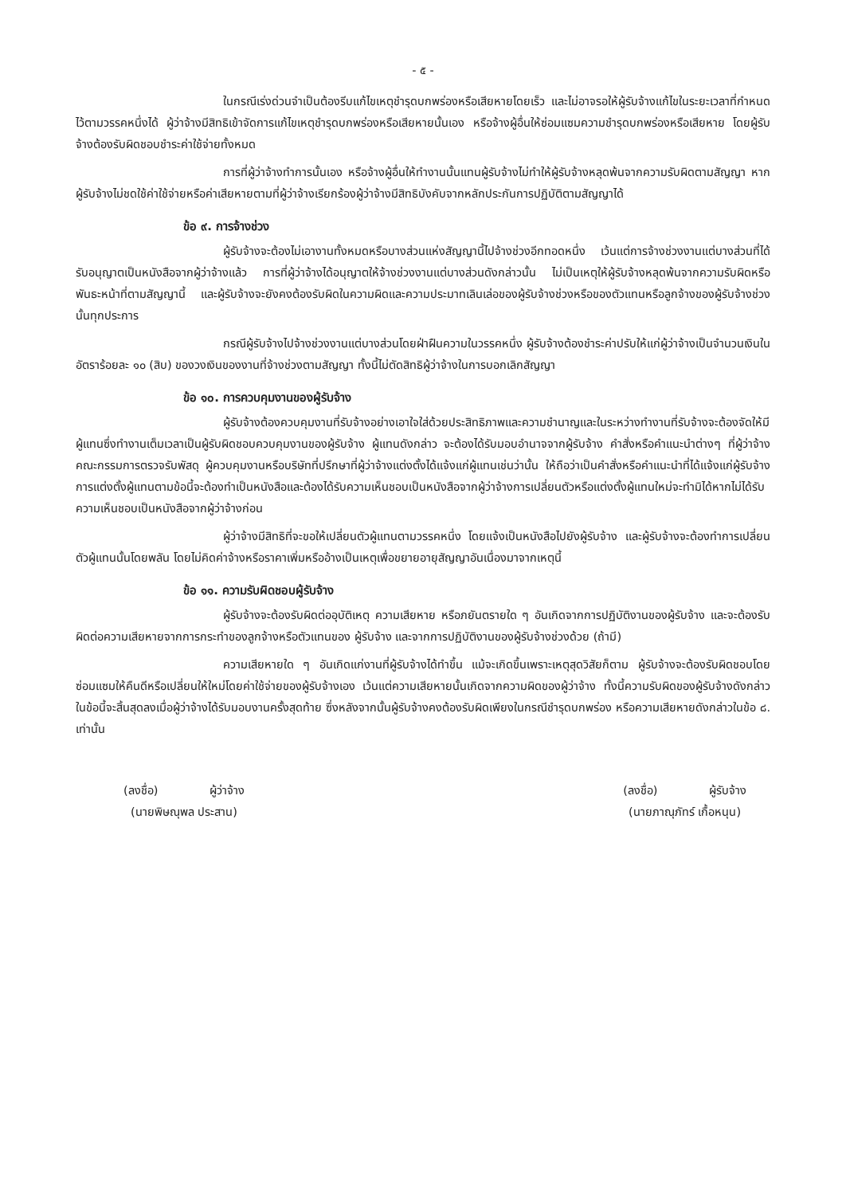- ๕ -
ในกรณีเร่งด่วนจำเป็นต้องรีบแก้ไขเหตุชำรุดบกพร่องหรือเสียหายโดยเร็ว และไม่อาจรอให้ผู้รับจ้างแก้ไขในระยะเวลาที่กำหนดไว้ตามวรรคหนึ่งได้ ผู้ว่าจ้างมีสิทธิเข้าจัดการแก้ไขเหตุชำรุดบกพร่องหรือเสียหายนั้นเอง หรือจ้างผู้อื่นให้ซ่อมแซมความชำรุดบกพร่องหรือเสียหาย โดยผู้รับจ้างต้องรับผิดชอบชำระค่าใช้จ่ายทั้งหมด
การที่ผู้ว่าจ้างทำการนั้นเอง หรือจ้างผู้อื่นให้ทำงานนั้นแทนผู้รับจ้างไม่ทำให้ผู้รับจ้างหลุดพ้นจากความรับผิดตามสัญญา หากผู้รับจ้างไม่ชดใช้ค่าใช้จ่ายหรือค่าเสียหายตามที่ผู้ว่าจ้างเรียกร้องผู้ว่าจ้างมีสิทธิบังคับจากหลักประกันการปฏิบัติตามสัญญาได้
ข้อ ๙. การจ้างช่วง
ผู้รับจ้างจะต้องไม่เอางานทั้งหมดหรือบางส่วนแห่งสัญญานี้ไปจ้างช่วงอีกทอดหนึ่ง เว้นแต่การจ้างช่วงงานแต่บางส่วนที่ได้รับอนุญาตเป็นหนังสือจากผู้ว่าจ้างแล้ว การที่ผู้ว่าจ้างได้อนุญาตให้จ้างช่วงงานแต่บางส่วนดังกล่าวนั้น ไม่เป็นเหตุให้ผู้รับจ้างหลุดพ้นจากความรับผิดหรือพันธะหน้าที่ตามสัญญานี้ และผู้รับจ้างจะยังคงต้องรับผิดในความผิดและความประมาทเลินเล่อของผู้รับจ้างช่วงหรือของตัวแทนหรือลูกจ้างของผู้รับจ้างช่วงนั้นทุกประการ
กรณีผู้รับจ้างไปจ้างช่วงงานแต่บางส่วนโดยฝ่าฝืนความในวรรคหนึ่ง ผู้รับจ้างต้องชำระค่าปรับให้แก่ผู้ว่าจ้างเป็นจำนวนเงินในอัตราร้อยละ ๑๐ (สิบ) ของวงเงินของงานที่จ้างช่วงตามสัญญา ทั้งนี้ไม่ตัดสิทธิผู้ว่าจ้างในการบอกเลิกสัญญา
ข้อ ๑๐. การควบคุมงานของผู้รับจ้าง
ผู้รับจ้างต้องควบคุมงานที่รับจ้างอย่างเอาใจใส่ด้วยประสิทธิภาพและความชำนาญและในระหว่างทำงานที่รับจ้างจะต้องจัดให้มีผู้แทนซึ่งทำงานเต็มเวลาเป็นผู้รับผิดชอบควบคุมงานของผู้รับจ้าง ผู้แทนดังกล่าว จะต้องได้รับมอบอำนาจจากผู้รับจ้าง คำสั่งหรือคำแนะนำต่างๆ ที่ผู้ว่าจ้าง คณะกรรมการตรวจรับพัสดุ ผู้ควบคุมงานหรือบริษัทที่ปรึกษาที่ผู้ว่าจ้างแต่งตั้งได้แจ้งแก่ผู้แทนเช่นว่านั้น ให้ถือว่าเป็นคำสั่งหรือคำแนะนำที่ได้แจ้งแก่ผู้รับจ้างการแต่งตั้งผู้แทนตามข้อนี้จะต้องทำเป็นหนังสือและต้องได้รับความเห็นชอบเป็นหนังสือจากผู้ว่าจ้างการเปลี่ยนตัวหรือแต่งตั้งผู้แทนใหม่จะทำมิได้หากไม่ได้รับความเห็นชอบเป็นหนังสือจากผู้ว่าจ้างก่อน
ผู้ว่าจ้างมีสิทธิที่จะขอให้เปลี่ยนตัวผู้แทนตามวรรคหนึ่ง โดยแจ้งเป็นหนังสือไปยังผู้รับจ้าง และผู้รับจ้างจะต้องทำการเปลี่ยนตัวผู้แทนนั้นโดยพลัน โดยไม่คิดค่าจ้างหรือราคาเพิ่มหรืออ้างเป็นเหตุเพื่อขยายอายุสัญญาอันเนื่องมาจากเหตุนี้
ข้อ ๑๑. ความรับผิดชอบผู้รับจ้าง
ผู้รับจ้างจะต้องรับผิดต่ออุบัติเหตุ ความเสียหาย หรือภยันตรายใด ๆ อันเกิดจากการปฏิบัติงานของผู้รับจ้าง และจะต้องรับผิดต่อความเสียหายจากการกระทำของลูกจ้างหรือตัวแทนของ ผู้รับจ้าง และจากการปฏิบัติงานของผู้รับจ้างช่วงด้วย (ถ้ามี)
ความเสียหายใด ๆ อันเกิดแก่งานที่ผู้รับจ้างได้ทำขึ้น แม้จะเกิดขึ้นเพราะเหตุสุดวิสัยก็ตาม ผู้รับจ้างจะต้องรับผิดชอบโดยซ่อมแซมให้คืนดีหรือเปลี่ยนให้ใหม่โดยค่าใช้จ่ายของผู้รับจ้างเอง เว้นแต่ความเสียหายนั้นเกิดจากความผิดของผู้ว่าจ้าง ทั้งนี้ความรับผิดของผู้รับจ้างดังกล่าว ในข้อนี้จะสิ้นสุดลงเมื่อผู้ว่าจ้างได้รับมอบงานครั้งสุดท้าย ซึ่งหลังจากนั้นผู้รับจ้างคงต้องรับผิดเพียงในกรณีชำรุดบกพร่อง หรือความเสียหายดังกล่าวในข้อ ๘. เท่านั้น
(ลงชื่อ) ผู้ว่าจ้าง
(นายพิษณุพล ประสาน)
(ลงชื่อ) ผู้รับจ้าง
(นายภาณุภัทร์ เกื้อหนุน)